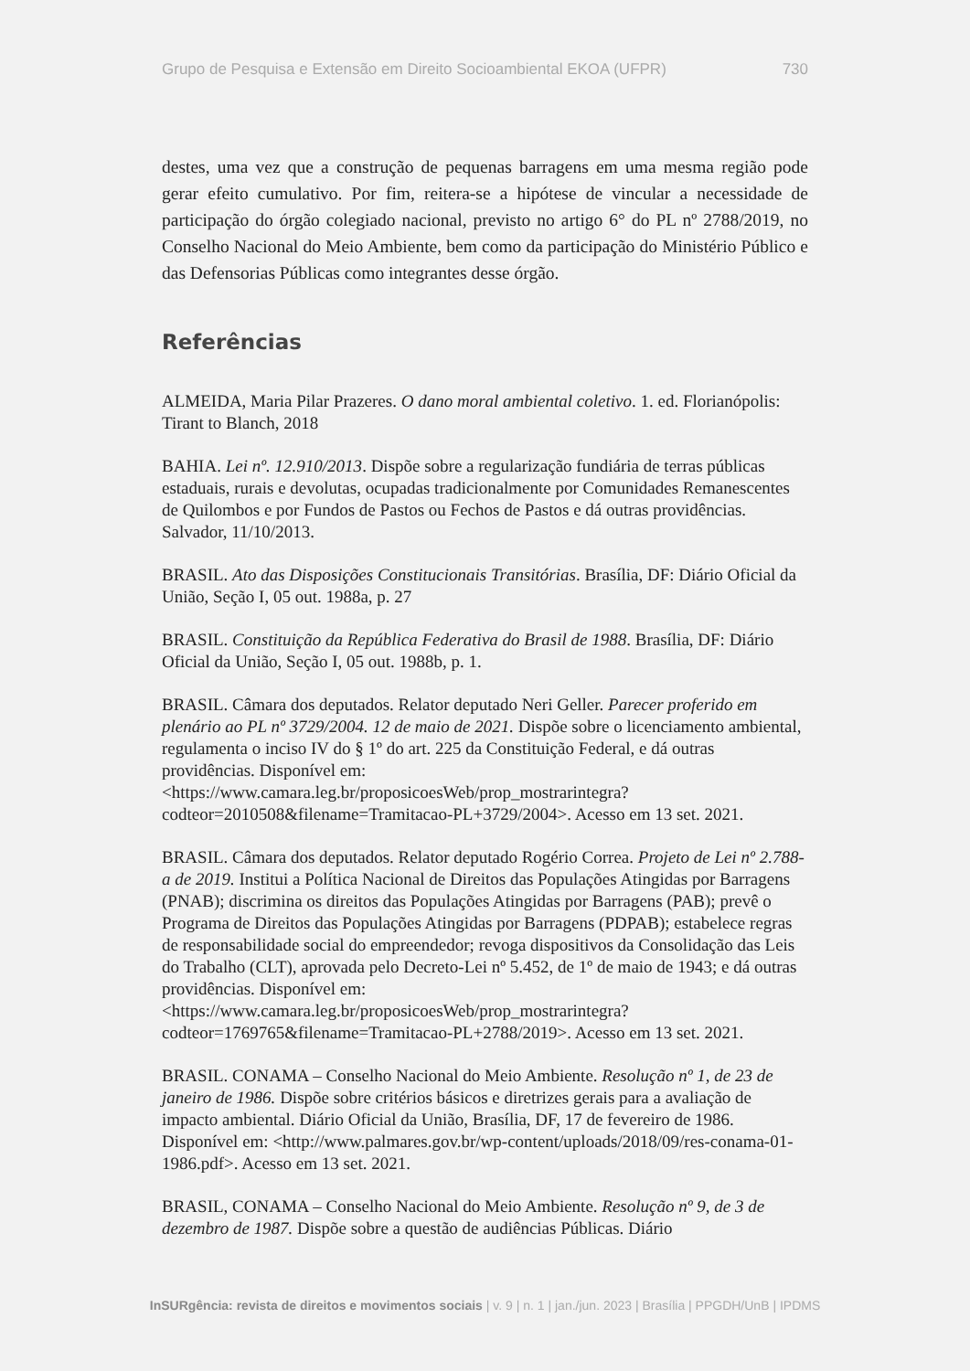Grupo de Pesquisa e Extensão em Direito Socioambiental EKOA (UFPR) 730
destes, uma vez que a construção de pequenas barragens em uma mesma região pode gerar efeito cumulativo. Por fim, reitera-se a hipótese de vincular a necessidade de participação do órgão colegiado nacional, previsto no artigo 6° do PL nº 2788/2019, no Conselho Nacional do Meio Ambiente, bem como da participação do Ministério Público e das Defensorias Públicas como integrantes desse órgão.
Referências
ALMEIDA, Maria Pilar Prazeres. O dano moral ambiental coletivo. 1. ed. Florianópolis: Tirant to Blanch, 2018
BAHIA. Lei nº. 12.910/2013. Dispõe sobre a regularização fundiária de terras públicas estaduais, rurais e devolutas, ocupadas tradicionalmente por Comunidades Remanescentes de Quilombos e por Fundos de Pastos ou Fechos de Pastos e dá outras providências. Salvador, 11/10/2013.
BRASIL. Ato das Disposições Constitucionais Transitórias. Brasília, DF: Diário Oficial da União, Seção I, 05 out. 1988a, p. 27
BRASIL. Constituição da República Federativa do Brasil de 1988. Brasília, DF: Diário Oficial da União, Seção I, 05 out. 1988b, p. 1.
BRASIL. Câmara dos deputados. Relator deputado Neri Geller. Parecer proferido em plenário ao PL nº 3729/2004. 12 de maio de 2021. Dispõe sobre o licenciamento ambiental, regulamenta o inciso IV do § 1º do art. 225 da Constituição Federal, e dá outras providências. Disponível em: <https://www.camara.leg.br/proposicoesWeb/prop_mostrarintegra?codteor=2010508&filename=Tramitacao-PL+3729/2004>. Acesso em 13 set. 2021.
BRASIL. Câmara dos deputados. Relator deputado Rogério Correa. Projeto de Lei nº 2.788-a de 2019. Institui a Política Nacional de Direitos das Populações Atingidas por Barragens (PNAB); discrimina os direitos das Populações Atingidas por Barragens (PAB); prevê o Programa de Direitos das Populações Atingidas por Barragens (PDPAB); estabelece regras de responsabilidade social do empreendedor; revoga dispositivos da Consolidação das Leis do Trabalho (CLT), aprovada pelo Decreto-Lei nº 5.452, de 1º de maio de 1943; e dá outras providências. Disponível em: <https://www.camara.leg.br/proposicoesWeb/prop_mostrarintegra?codteor=1769765&filename=Tramitacao-PL+2788/2019>. Acesso em 13 set. 2021.
BRASIL. CONAMA – Conselho Nacional do Meio Ambiente. Resolução nº 1, de 23 de janeiro de 1986. Dispõe sobre critérios básicos e diretrizes gerais para a avaliação de impacto ambiental. Diário Oficial da União, Brasília, DF, 17 de fevereiro de 1986. Disponível em: <http://www.palmares.gov.br/wp-content/uploads/2018/09/res-conama-01-1986.pdf>. Acesso em 13 set. 2021.
BRASIL, CONAMA – Conselho Nacional do Meio Ambiente. Resolução nº 9, de 3 de dezembro de 1987. Dispõe sobre a questão de audiências Públicas. Diário
InSURgência: revista de direitos e movimentos sociais | v. 9 | n. 1 | jan./jun. 2023 | Brasília | PPGDH/UnB | IPDMS